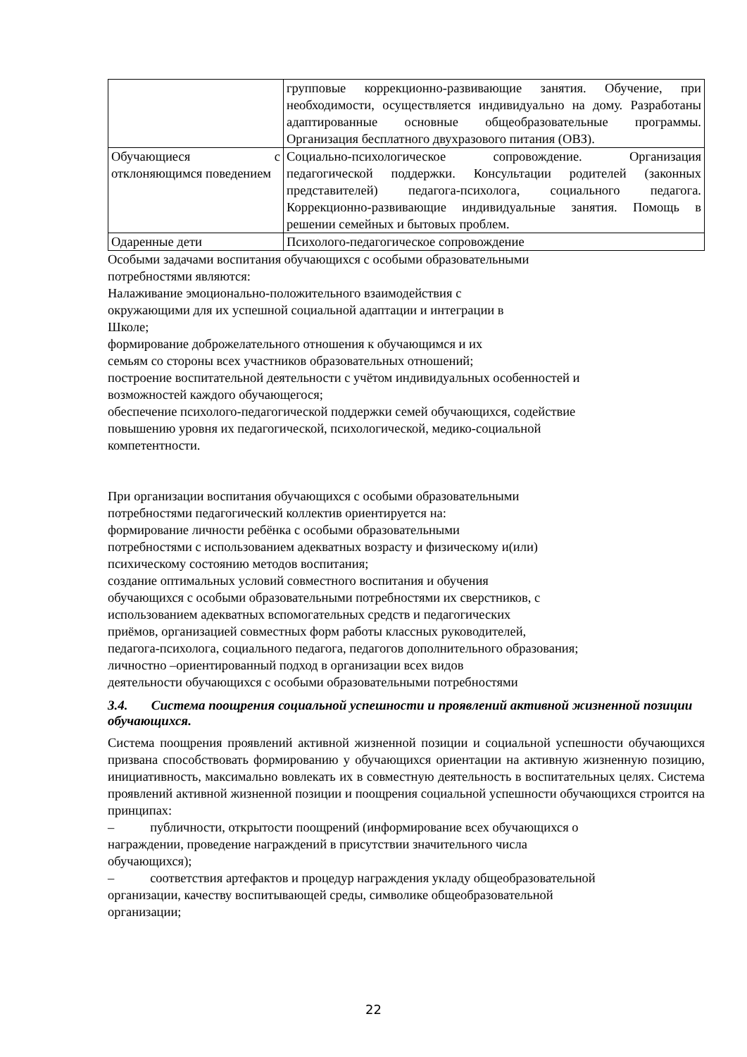| | групповые коррекционно-развивающие занятия. Обучение, при необходимости, осуществляется индивидуально на дому. Разработаны адаптированные основные общеобразовательные программы. Организация бесплатного двухразового питания (ОВЗ). |
| Обучающиеся с отклоняющимся поведением | Социально-психологическое сопровождение. Организация педагогической поддержки. Консультации родителей (законных представителей) педагога-психолога, социального педагога. Коррекционно-развивающие индивидуальные занятия. Помощь в решении семейных и бытовых проблем. |
| Одаренные дети | Психолого-педагогическое сопровождение |
Особыми задачами воспитания обучающихся с особыми образовательными
потребностями являются:
Налаживание эмоционально-положительного взаимодействия с
окружающими для их успешной социальной адаптации и интеграции в
Школе;
формирование доброжелательного отношения к обучающимся и их
семьям со стороны всех участников образовательных отношений;
построение воспитательной деятельности с учётом индивидуальных особенностей и
возможностей каждого обучающегося;
обеспечение психолого-педагогической поддержки семей обучающихся, содействие
повышению уровня их педагогической, психологической, медико-социальной
компетентности.
При организации воспитания обучающихся с особыми образовательными
потребностями педагогический коллектив ориентируется на:
формирование личности ребёнка с особыми образовательными
потребностями с использованием адекватных возрасту и физическому и(или)
психическому состоянию методов воспитания;
создание оптимальных условий совместного воспитания и обучения
обучающихся с особыми образовательными потребностями их сверстников, с
использованием адекватных вспомогательных средств и педагогических
приёмов, организацией совместных форм работы классных руководителей,
педагога-психолога, социального педагога, педагогов дополнительного образования;
личностно –ориентированный подход в организации всех видов
деятельности обучающихся с особыми образовательными потребностями
3.4. Система поощрения социальной успешности и проявлений активной жизненной позиции обучающихся.
Система поощрения проявлений активной жизненной позиции и социальной успешности обучающихся призвана способствовать формированию у обучающихся ориентации на активную жизненную позицию, инициативность, максимально вовлекать их в совместную деятельность в воспитательных целях. Система проявлений активной жизненной позиции и поощрения социальной успешности обучающихся строится на принципах:
– публичности, открытости поощрений (информирование всех обучающихся о
награждении, проведение награждений в присутствии значительного числа
обучающихся);
– соответствия артефактов и процедур награждения укладу общеобразовательной
организации, качеству воспитывающей среды, символике общеобразовательной
организации;
22